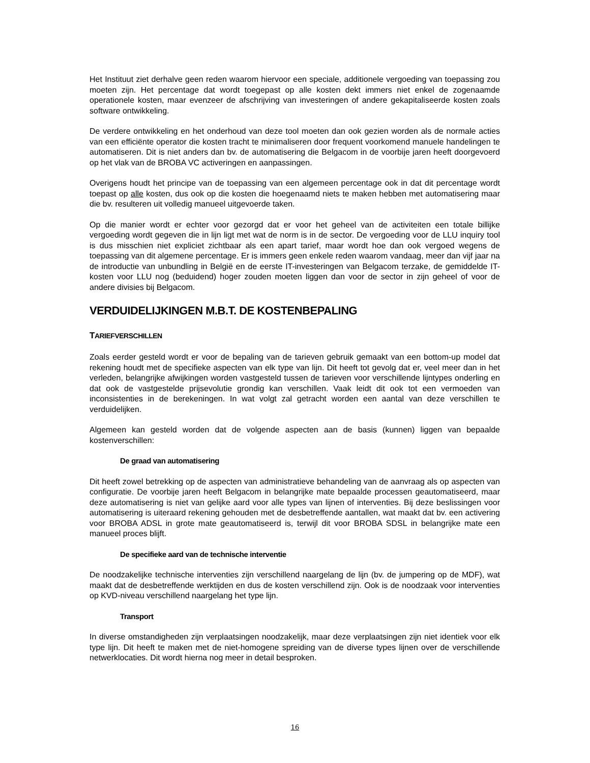Het Instituut ziet derhalve geen reden waarom hiervoor een speciale, additionele vergoeding van toepassing zou moeten zijn. Het percentage dat wordt toegepast op alle kosten dekt immers niet enkel de zogenaamde operationele kosten, maar evenzeer de afschrijving van investeringen of andere gekapitaliseerde kosten zoals software ontwikkeling.
De verdere ontwikkeling en het onderhoud van deze tool moeten dan ook gezien worden als de normale acties van een efficiënte operator die kosten tracht te minimaliseren door frequent voorkomend manuele handelingen te automatiseren. Dit is niet anders dan bv. de automatisering die Belgacom in de voorbije jaren heeft doorgevoerd op het vlak van de BROBA VC activeringen en aanpassingen.
Overigens houdt het principe van de toepassing van een algemeen percentage ook in dat dit percentage wordt toepast op alle kosten, dus ook op die kosten die hoegenaamd niets te maken hebben met automatisering maar die bv. resulteren uit volledig manueel uitgevoerde taken.
Op die manier wordt er echter voor gezorgd dat er voor het geheel van de activiteiten een totale billijke vergoeding wordt gegeven die in lijn ligt met wat de norm is in de sector. De vergoeding voor de LLU inquiry tool is dus misschien niet expliciet zichtbaar als een apart tarief, maar wordt hoe dan ook vergoed wegens de toepassing van dit algemene percentage. Er is immers geen enkele reden waarom vandaag, meer dan vijf jaar na de introductie van unbundling in België en de eerste IT-investeringen van Belgacom terzake, de gemiddelde IT-kosten voor LLU nog (beduidend) hoger zouden moeten liggen dan voor de sector in zijn geheel of voor de andere divisies bij Belgacom.
VERDUIDELIJKINGEN M.B.T. DE KOSTENBEPALING
TARIEFVERSCHILLEN
Zoals eerder gesteld wordt er voor de bepaling van de tarieven gebruik gemaakt van een bottom-up model dat rekening houdt met de specifieke aspecten van elk type van lijn. Dit heeft tot gevolg dat er, veel meer dan in het verleden, belangrijke afwijkingen worden vastgesteld tussen de tarieven voor verschillende lijntypes onderling en dat ook de vastgestelde prijsevolutie grondig kan verschillen. Vaak leidt dit ook tot een vermoeden van inconsistenties in de berekeningen. In wat volgt zal getracht worden een aantal van deze verschillen te verduidelijken.
Algemeen kan gesteld worden dat de volgende aspecten aan de basis (kunnen) liggen van bepaalde kostenverschillen:
De graad van automatisering
Dit heeft zowel betrekking op de aspecten van administratieve behandeling van de aanvraag als op aspecten van configuratie. De voorbije jaren heeft Belgacom in belangrijke mate bepaalde processen geautomatiseerd, maar deze automatisering is niet van gelijke aard voor alle types van lijnen of interventies. Bij deze beslissingen voor automatisering is uiteraard rekening gehouden met de desbetreffende aantallen, wat maakt dat bv. een activering voor BROBA ADSL in grote mate geautomatiseerd is, terwijl dit voor BROBA SDSL in belangrijke mate een manueel proces blijft.
De specifieke aard van de technische interventie
De noodzakelijke technische interventies zijn verschillend naargelang de lijn (bv. de jumpering op de MDF), wat maakt dat de desbetreffende werktijden en dus de kosten verschillend zijn. Ook is de noodzaak voor interventies op KVD-niveau verschillend naargelang het type lijn.
Transport
In diverse omstandigheden zijn verplaatsingen noodzakelijk, maar deze verplaatsingen zijn niet identiek voor elk type lijn. Dit heeft te maken met de niet-homogene spreiding van de diverse types lijnen over de verschillende netwerklocaties. Dit wordt hierna nog meer in detail besproken.
16